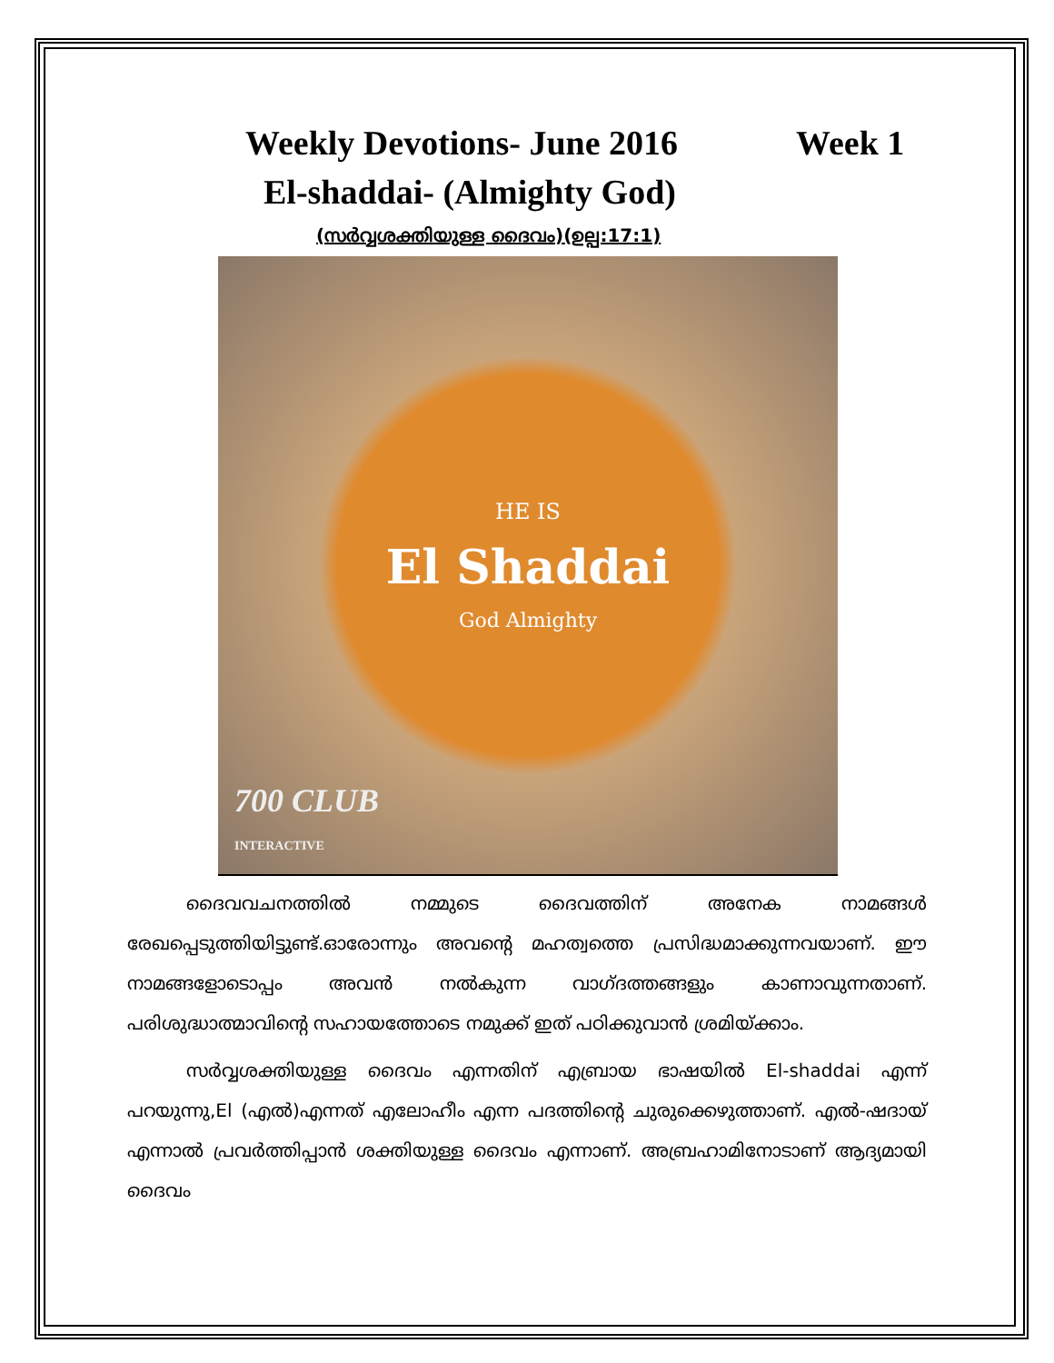Weekly Devotions- June 2016 Week 1
El-shaddai- (Almighty God)
(സർവ്വശക്തിയുള്ള ദൈവം)(ഉല്പ:17:1)
HE IS
El Shaddai
God Almighty
700 CLUB
INTERACTIVE
ദൈവവചനത്തിൽ നമ്മുടെ ദൈവത്തിന് അനേക നാമങ്ങൾ രേഖപ്പെടുത്തിയിട്ടുണ്ട്.ഓരോന്നും അവന്റെ മഹത്വത്തെ പ്രസിദ്ധമാക്കുന്നവയാണ്. ഈ നാമങ്ങളോടൊപ്പം അവൻ നൽകുന്ന വാഗ്ദത്തങ്ങളും കാണാവുന്നതാണ്. പരിശുദ്ധാത്മാവിന്റെ സഹായത്തോടെ നമുക്ക് ഇത് പഠിക്കുവാൻ ശ്രമിയ്ക്കാം.
സർവ്വശക്തിയുള്ള ദൈവം എന്നതിന് എബ്രായ ഭാഷയിൽ El-shaddai എന്ന് പറയുന്നു,El (എൽ)എന്നത് എലോഹീം എന്ന പദത്തിന്റെ ചുരുക്കെഴുത്താണ്. എൽ-ഷദായ് എന്നാൽ പ്രവർത്തിപ്പാൻ ശക്തിയുള്ള ദൈവം എന്നാണ്. അബ്രഹാമിനോടാണ് ആദ്യമായി ദൈവം